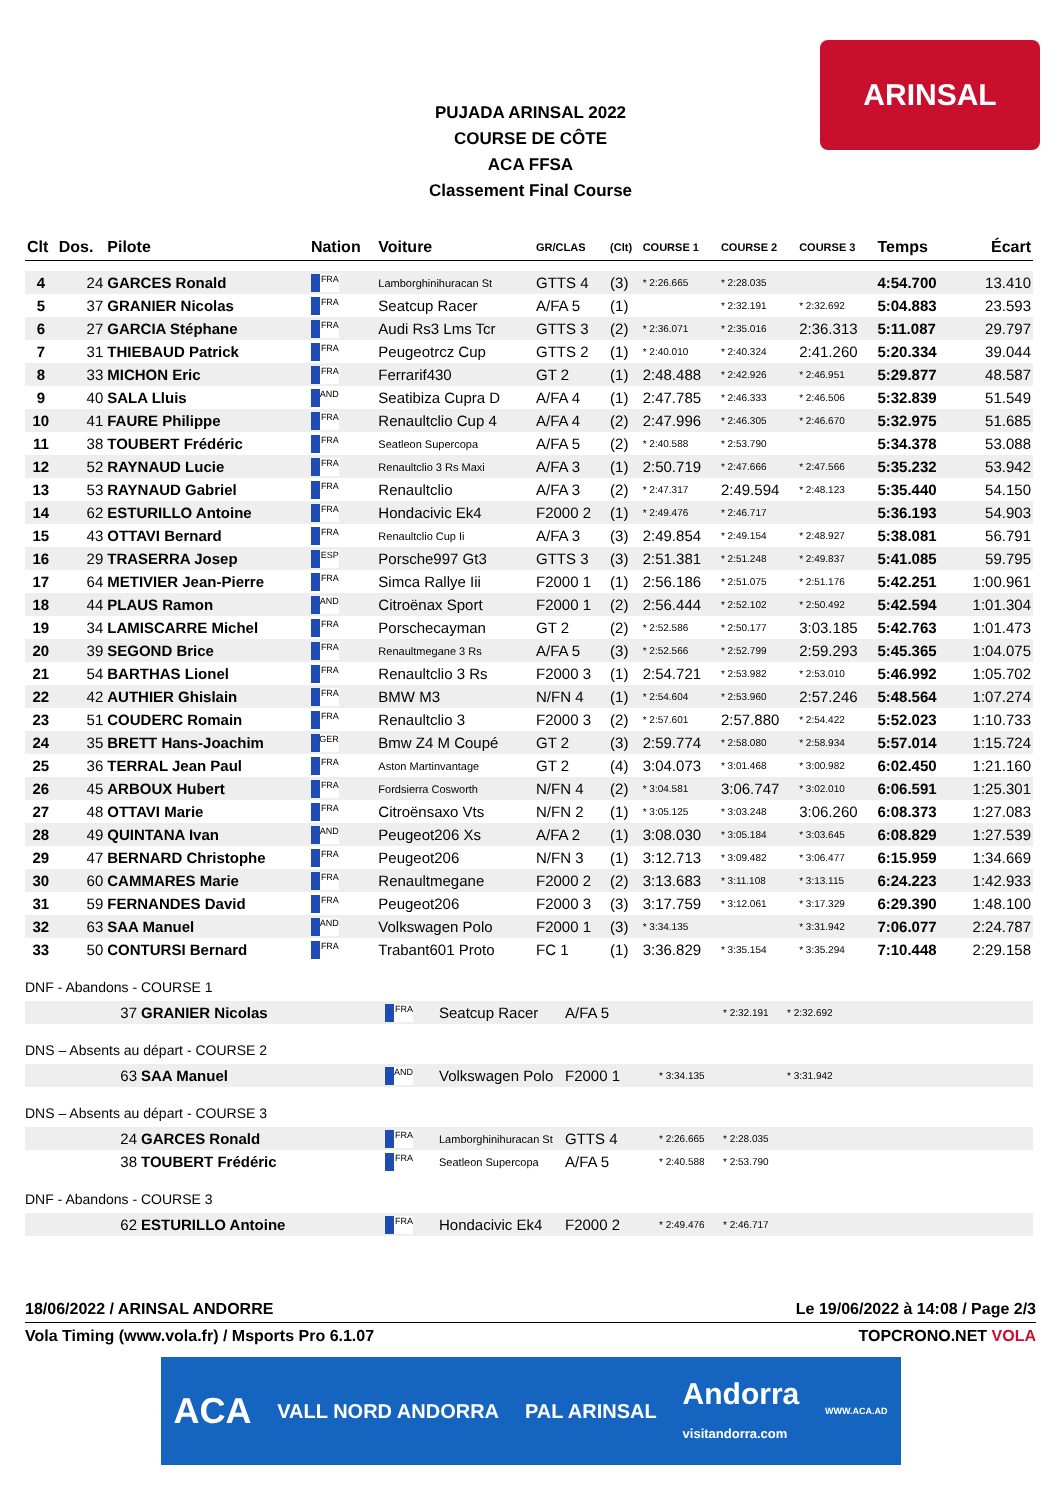ARINSAL
PUJADA ARINSAL 2022
COURSE DE CÔTE
ACA FFSA
Classement Final Course
| Clt | Dos. | Pilote | Nation | Voiture | GR/CLAS | (Clt) | COURSE 1 | COURSE 2 | COURSE 3 | Temps | Écart |
| --- | --- | --- | --- | --- | --- | --- | --- | --- | --- | --- | --- |
| 4 | 24 | GARCES Ronald | FRA | Lamborghinihuracan St | GTTS 4 | (3) | * 2:26.665 | * 2:28.035 | | 4:54.700 | 13.410 |
| 5 | 37 | GRANIER Nicolas | FRA | Seatcup Racer | A/FA 5 | (1) | | * 2:32.191 | * 2:32.692 | 5:04.883 | 23.593 |
| 6 | 27 | GARCIA Stéphane | FRA | Audi Rs3 Lms Tcr | GTTS 3 | (2) | * 2:36.071 | * 2:35.016 | 2:36.313 | 5:11.087 | 29.797 |
| 7 | 31 | THIEBAUD Patrick | FRA | Peugeotrcz Cup | GTTS 2 | (1) | * 2:40.010 | * 2:40.324 | 2:41.260 | 5:20.334 | 39.044 |
| 8 | 33 | MICHON Eric | FRA | Ferrarif430 | GT 2 | (1) | 2:48.488 | * 2:42.926 | * 2:46.951 | 5:29.877 | 48.587 |
| 9 | 40 | SALA Lluis | AND | Seatibiza Cupra D | A/FA 4 | (1) | 2:47.785 | * 2:46.333 | * 2:46.506 | 5:32.839 | 51.549 |
| 10 | 41 | FAURE Philippe | FRA | Renaultclio Cup 4 | A/FA 4 | (2) | 2:47.996 | * 2:46.305 | * 2:46.670 | 5:32.975 | 51.685 |
| 11 | 38 | TOUBERT Frédéric | FRA | Seatleon Supercopa | A/FA 5 | (2) | * 2:40.588 | * 2:53.790 | | 5:34.378 | 53.088 |
| 12 | 52 | RAYNAUD Lucie | FRA | Renaultclio 3 Rs Maxi | A/FA 3 | (1) | 2:50.719 | * 2:47.666 | * 2:47.566 | 5:35.232 | 53.942 |
| 13 | 53 | RAYNAUD Gabriel | FRA | Renaultclio | A/FA 3 | (2) | * 2:47.317 | 2:49.594 | * 2:48.123 | 5:35.440 | 54.150 |
| 14 | 62 | ESTURILLO Antoine | FRA | Hondacivic Ek4 | F2000 2 | (1) | * 2:49.476 | * 2:46.717 | | 5:36.193 | 54.903 |
| 15 | 43 | OTTAVI Bernard | FRA | Renaultclio Cup Ii | A/FA 3 | (3) | 2:49.854 | * 2:49.154 | * 2:48.927 | 5:38.081 | 56.791 |
| 16 | 29 | TRASERRA Josep | ESP | Porsche997 Gt3 | GTTS 3 | (3) | 2:51.381 | * 2:51.248 | * 2:49.837 | 5:41.085 | 59.795 |
| 17 | 64 | METIVIER Jean-Pierre | FRA | Simca Rallye Iii | F2000 1 | (1) | 2:56.186 | * 2:51.075 | * 2:51.176 | 5:42.251 | 1:00.961 |
| 18 | 44 | PLAUS Ramon | AND | Citroënax Sport | F2000 1 | (2) | 2:56.444 | * 2:52.102 | * 2:50.492 | 5:42.594 | 1:01.304 |
| 19 | 34 | LAMISCARRE Michel | FRA | Porschecayman | GT 2 | (2) | * 2:52.586 | * 2:50.177 | 3:03.185 | 5:42.763 | 1:01.473 |
| 20 | 39 | SEGOND Brice | FRA | Renaultmegane 3 Rs | A/FA 5 | (3) | * 2:52.566 | * 2:52.799 | 2:59.293 | 5:45.365 | 1:04.075 |
| 21 | 54 | BARTHAS Lionel | FRA | Renaultclio 3 Rs | F2000 3 | (1) | 2:54.721 | * 2:53.982 | * 2:53.010 | 5:46.992 | 1:05.702 |
| 22 | 42 | AUTHIER Ghislain | FRA | BMW M3 | N/FN 4 | (1) | * 2:54.604 | * 2:53.960 | 2:57.246 | 5:48.564 | 1:07.274 |
| 23 | 51 | COUDERC Romain | FRA | Renaultclio 3 | F2000 3 | (2) | * 2:57.601 | 2:57.880 | * 2:54.422 | 5:52.023 | 1:10.733 |
| 24 | 35 | BRETT Hans-Joachim | GER | Bmw Z4 M Coupé | GT 2 | (3) | 2:59.774 | * 2:58.080 | * 2:58.934 | 5:57.014 | 1:15.724 |
| 25 | 36 | TERRAL Jean Paul | FRA | Aston Martinvantage | GT 2 | (4) | 3:04.073 | * 3:01.468 | * 3:00.982 | 6:02.450 | 1:21.160 |
| 26 | 45 | ARBOUX Hubert | FRA | Fordsierra Cosworth | N/FN 4 | (2) | * 3:04.581 | 3:06.747 | * 3:02.010 | 6:06.591 | 1:25.301 |
| 27 | 48 | OTTAVI Marie | FRA | Citroënsaxo Vts | N/FN 2 | (1) | * 3:05.125 | * 3:03.248 | 3:06.260 | 6:08.373 | 1:27.083 |
| 28 | 49 | QUINTANA Ivan | AND | Peugeot206 Xs | A/FA 2 | (1) | 3:08.030 | * 3:05.184 | * 3:03.645 | 6:08.829 | 1:27.539 |
| 29 | 47 | BERNARD Christophe | FRA | Peugeot206 | N/FN 3 | (1) | 3:12.713 | * 3:09.482 | * 3:06.477 | 6:15.959 | 1:34.669 |
| 30 | 60 | CAMMARES Marie | FRA | Renaultmegane | F2000 2 | (2) | 3:13.683 | * 3:11.108 | * 3:13.115 | 6:24.223 | 1:42.933 |
| 31 | 59 | FERNANDES David | FRA | Peugeot206 | F2000 3 | (3) | 3:17.759 | * 3:12.061 | * 3:17.329 | 6:29.390 | 1:48.100 |
| 32 | 63 | SAA Manuel | AND | Volkswagen Polo | F2000 1 | (3) | * 3:34.135 | | * 3:31.942 | 7:06.077 | 2:24.787 |
| 33 | 50 | CONTURSI Bernard | FRA | Trabant601 Proto | FC 1 | (1) | 3:36.829 | * 3:35.154 | * 3:35.294 | 7:10.448 | 2:29.158 |
DNF - Abandons - COURSE 1
| 37 | GRANIER Nicolas | FRA | Seatcup Racer | A/FA 5 | | * 2:32.191 | * 2:32.692 |
DNS – Absents au départ - COURSE 2
| 63 | SAA Manuel | AND | Volkswagen Polo | F2000 1 | * 3:34.135 | | * 3:31.942 |
DNS – Absents au départ - COURSE 3
| 24 | GARCES Ronald | FRA | Lamborghinihuracan St | GTTS 4 | * 2:26.665 | * 2:28.035 |
| 38 | TOUBERT Frédéric | FRA | Seatleon Supercopa | A/FA 5 | * 2:40.588 | * 2:53.790 |
DNF - Abandons - COURSE 3
| 62 | ESTURILLO Antoine | FRA | Hondacivic Ek4 | F2000 2 | * 2:49.476 | * 2:46.717 |
18/06/2022 / ARINSAL ANDORRE Le 19/06/2022 à 14:08 / Page 2/3
Vola Timing (www.vola.fr) / Msports Pro 6.1.07 TOPCRONO.NET VOLA
ACA VALL NORD ANDORRA PAL ARINSAL Andorra
visitandorra.com WWW.ACA.AD